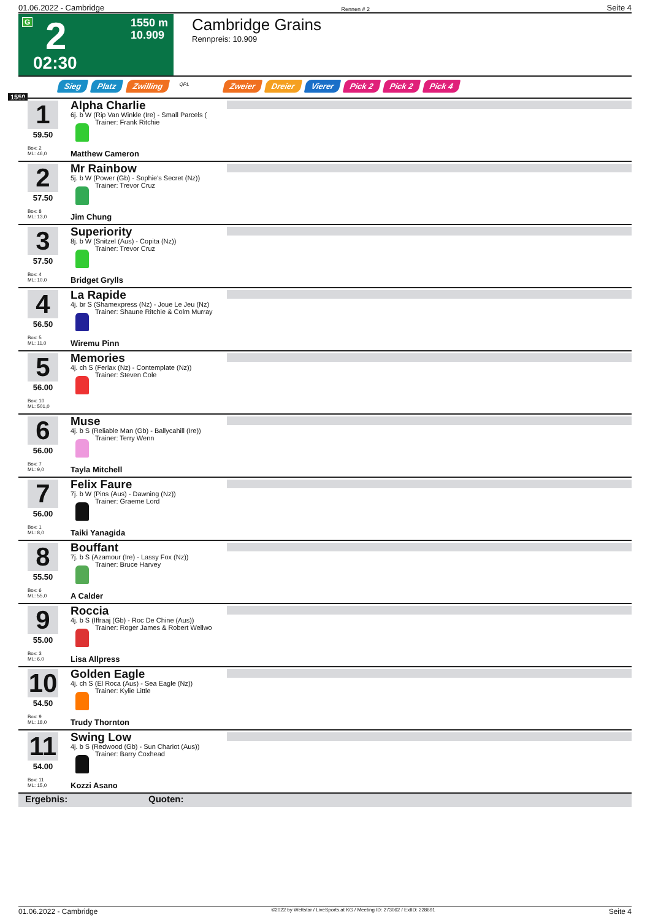01.06.2022 - Cambridge Rennen # 2 Seite 4
G 2
02:30
1550 m
10.909
Cambridge Grains
Rennpreis: 10.909
Sieg Platz Zwilling QPL Zweier Dreier Vierer Pick 2 Pick 2 Pick 4
1550
1
59.50
Box: 2
ML: 46,0
Alpha Charlie
6j. b W (Rip Van Winkle (Ire) - Small Parcels (
Trainer: Frank Ritchie
Matthew Cameron
2
57.50
Box: 8
ML: 13,0
Mr Rainbow
5j. b W (Power (Gb) - Sophie's Secret (Nz))
Trainer: Trevor Cruz
Jim Chung
3
57.50
Box: 4
ML: 10,0
Superiority
8j. b W (Snitzel (Aus) - Copita (Nz))
Trainer: Trevor Cruz
Bridget Grylls
4
56.50
Box: 5
ML: 11,0
La Rapide
4j. br S (Shamexpress (Nz) - Joue Le Jeu (Nz)
Trainer: Shaune Ritchie & Colm Murray
Wiremu Pinn
5
56.00
Box: 10
ML: 501,0
Memories
4j. ch S (Ferlax (Nz) - Contemplate (Nz))
Trainer: Steven Cole
6
56.00
Box: 7
ML: 9,0
Muse
4j. b S (Reliable Man (Gb) - Ballycahill (Ire))
Trainer: Terry Wenn
Tayla Mitchell
7
56.00
Box: 1
ML: 8,0
Felix Faure
7j. b W (Pins (Aus) - Dawning (Nz))
Trainer: Graeme Lord
Taiki Yanagida
8
55.50
Box: 6
ML: 55,0
Bouffant
7j. b S (Azamour (Ire) - Lassy Fox (Nz))
Trainer: Bruce Harvey
A Calder
9
55.00
Box: 3
ML: 6,0
Roccia
4j. b S (Iffraaj (Gb) - Roc De Chine (Aus))
Trainer: Roger James & Robert Wellwo
Lisa Allpress
10
54.50
Box: 9
ML: 18,0
Golden Eagle
4j. ch S (El Roca (Aus) - Sea Eagle (Nz))
Trainer: Kylie Little
Trudy Thornton
11
54.00
Box: 11
ML: 15,0
Swing Low
4j. b S (Redwood (Gb) - Sun Chariot (Aus))
Trainer: Barry Coxhead
Kozzi Asano
Ergebnis: Quoten:
01.06.2022 - Cambridge ©2022 by Wettstar / LiveSports.at KG / Meeting ID: 273062 / ExtID: 228691 Seite 4